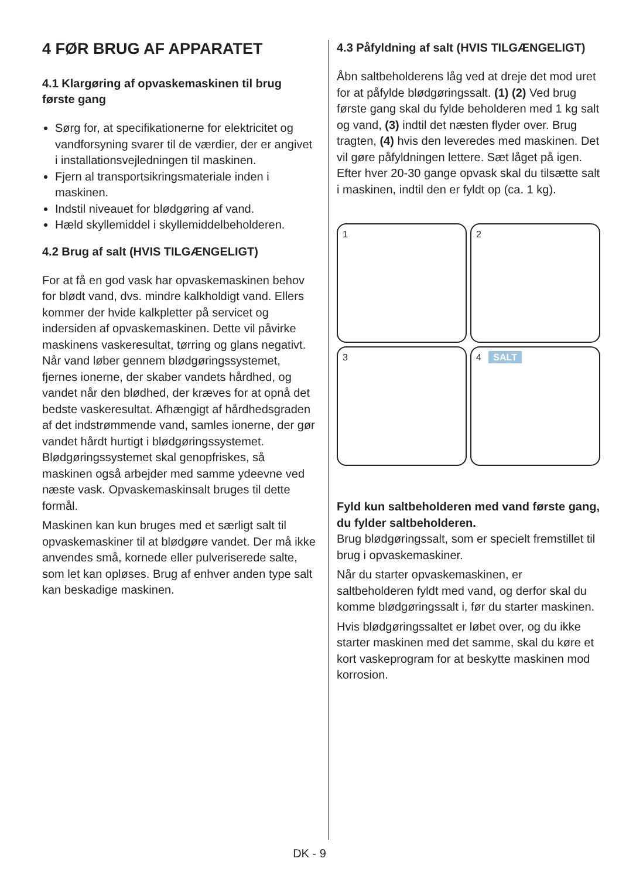4 FØR BRUG AF APPARATET
4.1 Klargøring af opvaskemaskinen til brug første gang
Sørg for, at specifikationerne for elektricitet og vandforsyning svarer til de værdier, der er angivet i installationsvejledningen til maskinen.
Fjern al transportsikringsmateriale inden i maskinen.
Indstil niveauet for blødgøring af vand.
Hæld skyllemiddel i skyllemiddelbeholderen.
4.2 Brug af salt (HVIS TILGÆNGELIGT)
For at få en god vask har opvaskemaskinen behov for blødt vand, dvs. mindre kalkholdigt vand. Ellers kommer der hvide kalkpletter på servicet og indersiden af opvaskemaskinen. Dette vil påvirke maskinens vaskeresultat, tørring og glans negativt. Når vand løber gennem blødgøringssystemet, fjernes ionerne, der skaber vandets hårdhed, og vandet når den blødhed, der kræves for at opnå det bedste vaskeresultat. Afhængigt af hårdhedsgraden af det indstrømmende vand, samles ionerne, der gør vandet hårdt hurtigt i blødgøringssystemet. Blødgøringssystemet skal genopfriskes, så maskinen også arbejder med samme ydeevne ved næste vask. Opvaskemaskinsalt bruges til dette formål.
Maskinen kan kun bruges med et særligt salt til opvaskemaskiner til at blødgøre vandet. Der må ikke anvendes små, kornede eller pulveriserede salte, som let kan opløses. Brug af enhver anden type salt kan beskadige maskinen.
4.3 Påfyldning af salt (HVIS TILGÆNGELIGT)
Åbn saltbeholderens låg ved at dreje det mod uret for at påfylde blødgøringssalt. (1) (2) Ved brug første gang skal du fylde beholderen med 1 kg salt og vand, (3) indtil det næsten flyder over. Brug tragten, (4) hvis den leveredes med maskinen. Det vil gøre påfyldningen lettere. Sæt låget på igen. Efter hver 20-30 gange opvask skal du tilsætte salt i maskinen, indtil den er fyldt op (ca. 1 kg).
1
2
3
4 SALT
Fyld kun saltbeholderen med vand første gang, du fylder saltbeholderen.
Brug blødgøringssalt, som er specielt fremstillet til brug i opvaskemaskiner.
Når du starter opvaskemaskinen, er saltbeholderen fyldt med vand, og derfor skal du komme blødgøringssalt i, før du starter maskinen.
Hvis blødgøringssaltet er løbet over, og du ikke starter maskinen med det samme, skal du køre et kort vaskeprogram for at beskytte maskinen mod korrosion.
DK - 9